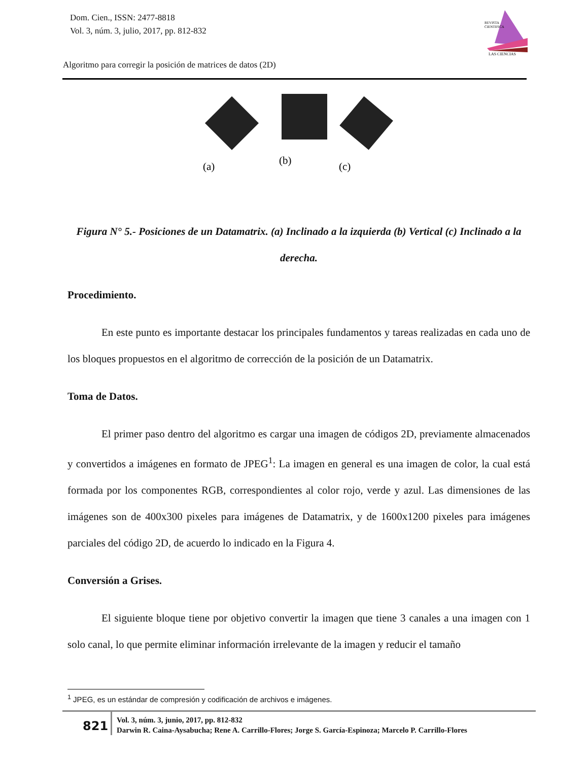Dom. Cien., ISSN: 2477-8818
Vol. 3, núm. 3, julio, 2017, pp. 812-832
REVISTA
CIENTIFICA
LAS CIENCIAS
Algoritmo para corregir la posición de matrices de datos (2D)
(a)
(b)
(c)
Figura N° 5.- Posiciones de un Datamatrix. (a) Inclinado a la izquierda (b) Vertical (c) Inclinado a la derecha.
Procedimiento.
En este punto es importante destacar los principales fundamentos y tareas realizadas en cada uno de los bloques propuestos en el algoritmo de corrección de la posición de un Datamatrix.
Toma de Datos.
El primer paso dentro del algoritmo es cargar una imagen de códigos 2D, previamente almacenados y convertidos a imágenes en formato de JPEG<sup>1</sup>: La imagen en general es una imagen de color, la cual está formada por los componentes RGB, correspondientes al color rojo, verde y azul. Las dimensiones de las imágenes son de 400x300 pixeles para imágenes de Datamatrix, y de 1600x1200 pixeles para imágenes parciales del código 2D, de acuerdo lo indicado en la Figura 4.
Conversión a Grises.
El siguiente bloque tiene por objetivo convertir la imagen que tiene 3 canales a una imagen con 1 solo canal, lo que permite eliminar información irrelevante de la imagen y reducir el tamaño
<sup>1</sup> JPEG, es un estándar de compresión y codificación de archivos e imágenes.
821
Vol. 3, núm. 3, junio, 2017, pp. 812-832
Darwin R. Caina-Aysabucha; Rene A. Carrillo-Flores; Jorge S. García-Espinoza; Marcelo P. Carrillo-Flores